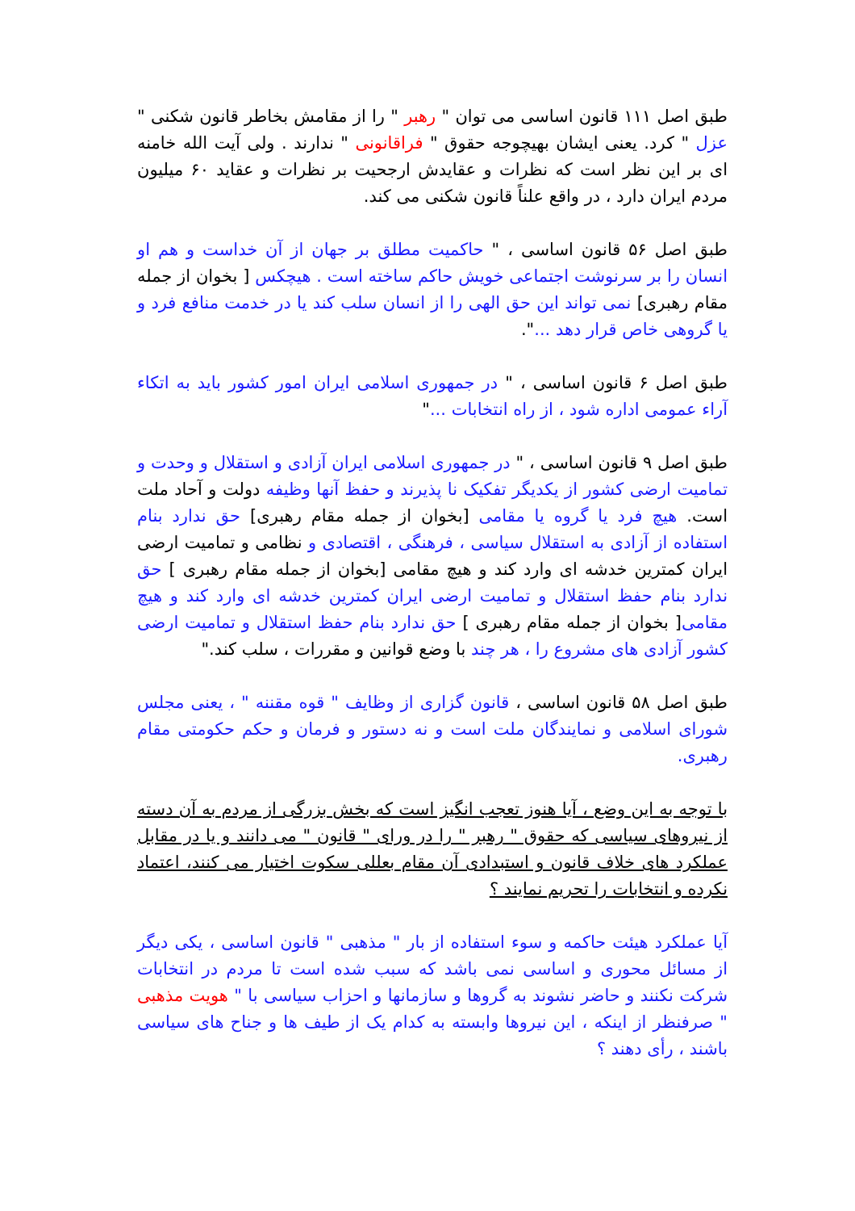طبق اصل ۱۱۱ قانون اساسی می توان " رهبر " را از مقامش بخاطر قانون شکنی " عزل " کرد. یعنی ایشان بهیچوجه حقوق " فراقانونی " ندارند . ولی آیت الله خامنه ای بر این نظر است که نظرات و عقایدش ارجحیت بر نظرات و عقاید ۶۰ میلیون مردم ایران دارد ، در واقع علناً قانون شکنی می کند.
طبق اصل ۵۶ قانون اساسی ، " حاکمیت مطلق بر جهان از آن خداست و هم او انسان را بر سرنوشت اجتماعی خویش حاکم ساخته است . هیچکس [ بخوان از جمله مقام رهبری] نمی تواند این حق الهی را از انسان سلب کند یا در خدمت منافع فرد و یا گروهی خاص قرار دهد ...".
طبق اصل ۶ قانون اساسی ، " در جمهوری اسلامی ایران امور کشور باید به اتکاء آراء عمومی اداره شود ، از راه انتخابات ..."
طبق اصل ۹ قانون اساسی ، " در جمهوری اسلامی ایران آزادی و استقلال و وحدت و تمامیت ارضی کشور از یکدیگر تفکیک نا پذیرند و حفظ آنها وظیفه دولت و آحاد ملت است. هیچ فرد یا گروه یا مقامی [بخوان از جمله مقام رهبری] حق ندارد بنام استفاده از آزادی به استقلال سیاسی ، فرهنگی ، اقتصادی و نظامی و تمامیت ارضی ایران کمترین خدشه ای وارد کند و هیچ مقامی [بخوان از جمله مقام رهبری ] حق ندارد بنام حفظ استقلال و تمامیت ارضی ایران کمترین خدشه ای وارد کند و هیچ مقامی[ بخوان از جمله مقام رهبری ] حق ندارد بنام حفظ استقلال و تمامیت ارضی کشور آزادی های مشروع را ، هر چند با وضع قوانین و مقررات ، سلب کند."
طبق اصل ۵۸ قانون اساسی ، قانون گزاری از وظایف " قوه مقننه " ، یعنی مجلس شورای اسلامی و نمایندگان ملت است و نه دستور و فرمان و حکم حکومتی مقام رهبری.
با توجه به این وضع ، آیا هنوز تعجب انگیز است که بخش بزرگی از مردم به آن دسته از نیروهای سیاسی که حقوق " رهبر " را در ورای " قانون " می دانند و یا در مقابل عملکرد های خلاف قانون و استبدادی آن مقام بعللی سکوت اختیار می کنند، اعتماد نکرده و انتخابات را تحریم نمایند ؟
آیا عملکرد هیئت حاکمه و سوء استفاده از بار " مذهبی " قانون اساسی ، یکی دیگر از مسائل محوری و اساسی نمی باشد که سبب شده است تا مردم در انتخابات شرکت نکنند و حاضر نشوند به گروها و سازمانها و احزاب سیاسی با " هویت مذهبی " صرفنظر از اینکه ، این نیروها وابسته به کدام یک از طیف ها و جناح های سیاسی باشند ، رأی دهند ؟